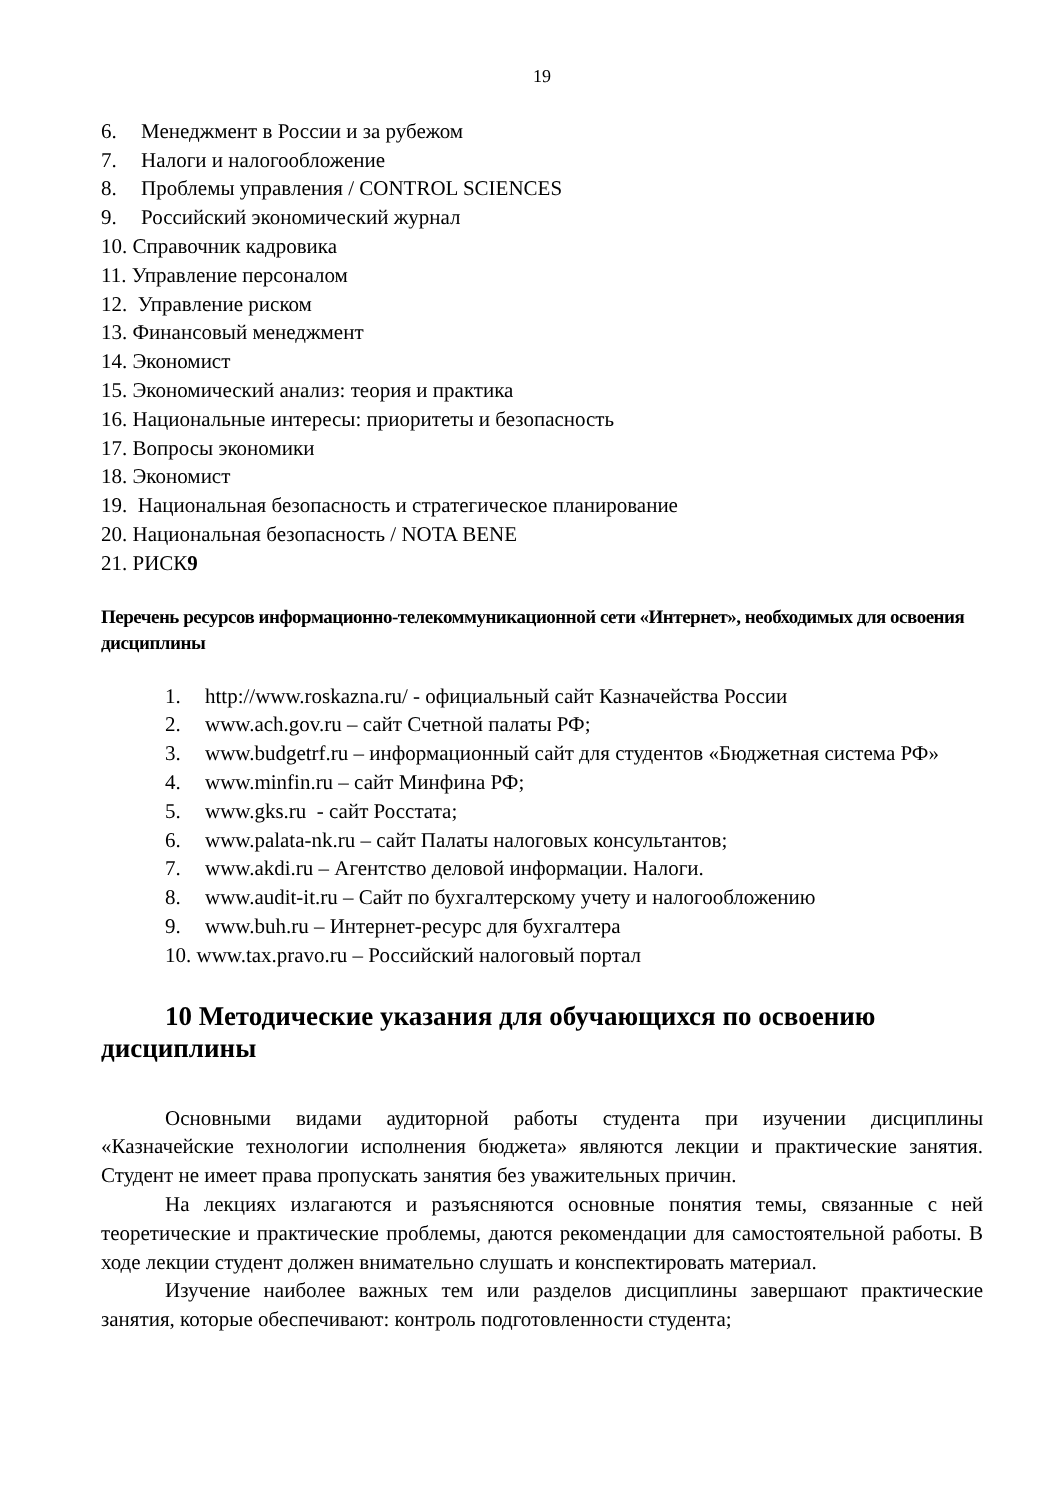19
6. Менеджмент в России и за рубежом
7. Налоги и налогообложение
8. Проблемы управления / CONTROL SCIENCES
9. Российский экономический журнал
10. Справочник кадровика
11. Управление персоналом
12. Управление риском
13. Финансовый менеджмент
14. Экономист
15. Экономический анализ: теория и практика
16. Национальные интересы: приоритеты и безопасность
17. Вопросы экономики
18. Экономист
19. Национальная безопасность и стратегическое планирование
20. Национальная безопасность / NOTA BENE
21. РИСК9
Перечень ресурсов информационно-телекоммуникационной сети «Интернет», необходимых для освоения дисциплины
1. http://www.roskazna.ru/ - официальный сайт Казначейства России
2. www.ach.gov.ru – сайт Счетной палаты РФ;
3. www.budgetrf.ru – информационный сайт для студентов «Бюджетная система РФ»
4. www.minfin.ru – сайт Минфина РФ;
5. www.gks.ru - сайт Росстата;
6. www.palata-nk.ru – сайт Палаты налоговых консультантов;
7. www.akdi.ru – Агентство деловой информации. Налоги.
8. www.audit-it.ru – Сайт по бухгалтерскому учету и налогообложению
9. www.buh.ru – Интернет-ресурс для бухгалтера
10. www.tax.pravo.ru – Российский налоговый портал
10 Методические указания для обучающихся по освоению дисциплины
Основными видами аудиторной работы студента при изучении дисциплины «Казначейские технологии исполнения бюджета» являются лекции и практические занятия. Студент не имеет права пропускать занятия без уважительных причин.
На лекциях излагаются и разъясняются основные понятия темы, связанные с ней теоретические и практические проблемы, даются рекомендации для самостоятельной работы. В ходе лекции студент должен внимательно слушать и конспектировать материал.
Изучение наиболее важных тем или разделов дисциплины завершают практические занятия, которые обеспечивают: контроль подготовленности студента;